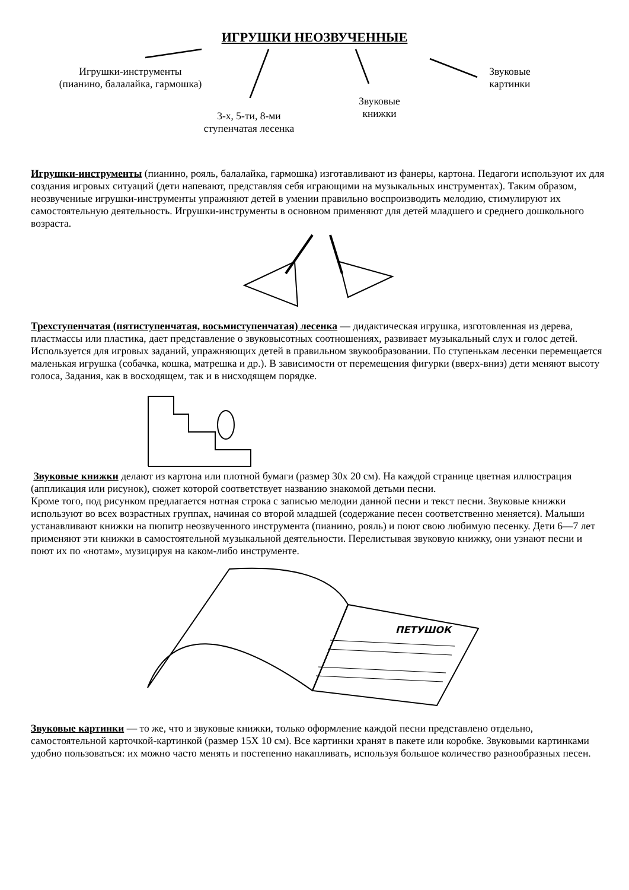ИГРУШКИ НЕОЗВУЧЕННЫЕ
Игрушки-инструменты
(пианино, балалайка, гармошка)
Звуковые
картинки
Звуковые
книжки
3-х, 5-ти, 8-ми
ступенчатая лесенка
Игрушки-инструменты (пианино, рояль, балалайка, гармошка) изготавливают из фанеры, картона. Педагоги используют их для создания игровых ситуаций (дети напевают, представляя себя играющими на музыкальных инструментах). Таким образом, неозвучениые игрушки-инструменты упражняют детей в умении правильно воспроизводить мелодию, стимулируют их самостоятельную деятельность. Игрушки-инструменты в основном применяют для детей младшего и среднего дошкольного возраста.
Трехступенчатая (пятиступенчатая, восьмиступенчатая) лесенка — дидактическая игрушка, изготовленная из дерева, пластмассы или пластика, дает представление о звуковысотных соотношениях, развивает музыкальный слух и голос детей. Используется для игровых заданий, упражняющих детей в правильном звукообразовании. По ступенькам лесенки перемещается маленькая игрушка (собачка, кошка, матрешка и др.). В зависимости от перемещения фигурки (вверх-вниз) дети меняют высоту голоса, Задания, как в восходящем, так и в нисходящем порядке.
Звуковые книжки делают из картона или плотной бумаги (размер 30х 20 см). На каждой странице цветная иллюстрация (аппликация или рисунок), сюжет которой соответствует названию знакомой детьми песни.
Кроме того, под рисунком предлагается нотная строка с записью мелодии данной песни и текст песни. Звуковые книжки используют во всех возрастных группах, начиная со второй младшей (содержание песен соответственно меняется). Малыши устанавливают книжки на пюпитр неозвученного инструмента (пианино, рояль) и поют свою любимую песенку. Дети 6—7 лет применяют эти книжки в самостоятельной музыкальной деятельности. Перелистывая звуковую книжку, они узнают песни и поют их по «нотам», музицируя на каком-либо инструменте.
ПЕТУШОК
Звуковые картинки — то же, что и звуковые книжки, только оформление каждой песни представлено отдельно, самостоятельной карточкой-картинкой (размер 15Х 10 см). Все картинки хранят в пакете или коробке. Звуковыми картинками удобно пользоваться: их можно часто менять и постепенно накапливать, используя большое количество разнообразных песен.